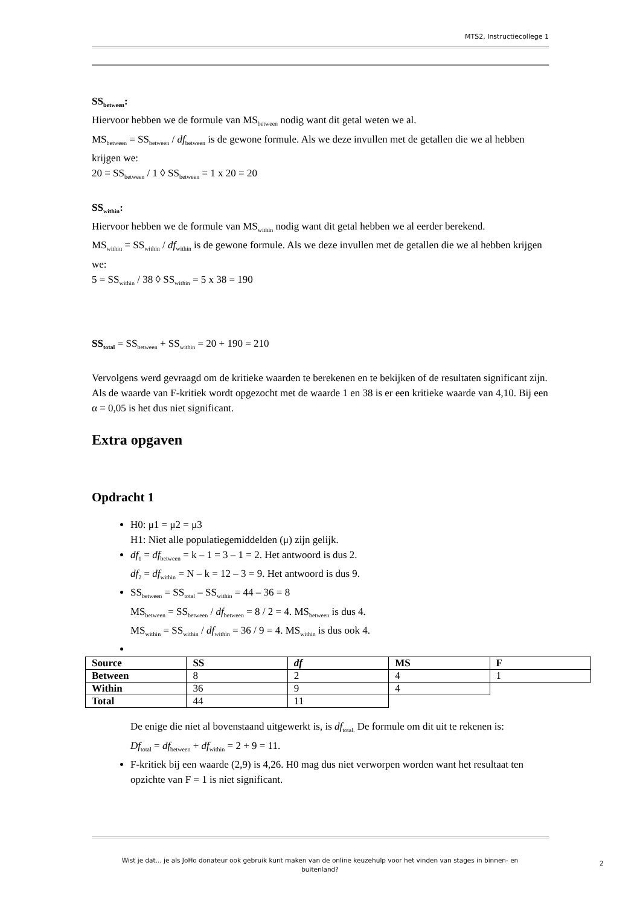MTS2, Instructiecollege 1
SS<sub>between</sub>:
Hiervoor hebben we de formule van MS<sub>between</sub> nodig want dit getal weten we al.
MS<sub>between</sub> = SS<sub>between</sub> / df<sub>between</sub> is de gewone formule. Als we deze invullen met de getallen die we al hebben krijgen we:
20 = SS<sub>between</sub> / 1 ◊ SS<sub>between</sub> = 1 x 20 = 20
SS<sub>within</sub>:
Hiervoor hebben we de formule van MS<sub>within</sub> nodig want dit getal hebben we al eerder berekend.
MS<sub>within</sub> = SS<sub>within</sub> / df<sub>within</sub> is de gewone formule. Als we deze invullen met de getallen die we al hebben krijgen we:
5 = SS<sub>within</sub> / 38 ◊ SS<sub>within</sub> = 5 x 38 = 190
SS<sub>total</sub> = SS<sub>between</sub> + SS<sub>within</sub> = 20 + 190 = 210
Vervolgens werd gevraagd om de kritieke waarden te berekenen en te bekijken of de resultaten significant zijn. Als de waarde van F-kritiek wordt opgezocht met de waarde 1 en 38 is er een kritieke waarde van 4,10. Bij een α = 0,05 is het dus niet significant.
Extra opgaven
Opdracht 1
H0: μ1 = μ2 = μ3
H1: Niet alle populatiegemiddelden (μ) zijn gelijk.
df<sub>1</sub> = df<sub>between</sub> = k – 1 = 3 – 1 = 2. Het antwoord is dus 2.
df<sub>2</sub> = df<sub>within</sub> = N – k = 12 – 3 = 9. Het antwoord is dus 9.
SS<sub>between</sub> = SS<sub>total</sub> – SS<sub>within</sub> = 44 – 36 = 8
MS<sub>between</sub> = SS<sub>between</sub> / df<sub>between</sub> = 8 / 2 = 4. MS<sub>between</sub> is dus 4.
MS<sub>within</sub> = SS<sub>within</sub> / df<sub>within</sub> = 36 / 9 = 4. MS<sub>within</sub> is dus ook 4.
| Source | SS | df | MS | F |
| Between | 8 | 2 | 4 | 1 |
| Within | 36 | 9 | 4 | |
| Total | 44 | 11 | | |
De enige die niet al bovenstaand uitgewerkt is, is df<sub>total.</sub> De formule om dit uit te rekenen is:
Df<sub>total</sub> = df<sub>between</sub> + df<sub>within</sub> = 2 + 9 = 11.
F-kritiek bij een waarde (2,9) is 4,26. H0 mag dus niet verworpen worden want het resultaat ten opzichte van F = 1 is niet significant.
Wist je dat... je als JoHo donateur ook gebruik kunt maken van de online keuzehulp voor het vinden van stages in binnen- en buitenland?
2